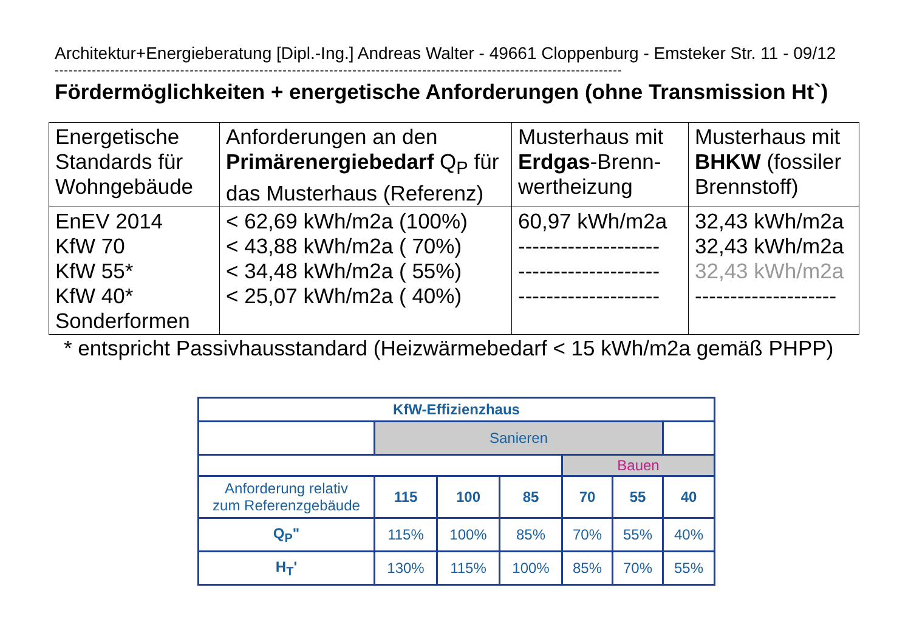Architektur+Energieberatung [Dipl.-Ing.] Andreas Walter - 49661 Cloppenburg - Emsteker Str. 11 - 09/12
--------------------------------------------------------------------------------------------------------------------------
Fördermöglichkeiten + energetische Anforderungen (ohne Transmission Ht`)
| Energetische Standards für Wohngebäude | Anforderungen an den Primärenergiebedarf Q<sub>P</sub> für das Musterhaus (Referenz) | Musterhaus mit Erdgas -Brenn-wertheizung | Musterhaus mit BHKW (fossiler Brennstoff) |
| EnEV 2014 KfW 70 KfW 55* KfW 40* Sonderformen | < 62,69 kWh/m2a (100%) < 43,88 kWh/m2a ( 70%) < 34,48 kWh/m2a ( 55%) < 25,07 kWh/m2a ( 40%) | 60,97 kWh/m2a -------------------- -------------------- -------------------- | 32,43 kWh/m2a 32,43 kWh/m2a 32,43 kWh/m2a -------------------- |
* entspricht Passivhausstandard (Heizwärmebedarf < 15 kWh/m2a gemäß PHPP)
| KfW-Effizienzhaus | | | | | | |
| | Sanieren | | | | | |
| | | | | Bauen | | |
| Anforderung relativ zum Referenzgebäude | 115 | 100 | 85 | 70 | 55 | 40 |
| Q<sub>P</sub>" | 115% | 100% | 85% | 70% | 55% | 40% |
| H<sub>T</sub>' | 130% | 115% | 100% | 85% | 70% | 55% |